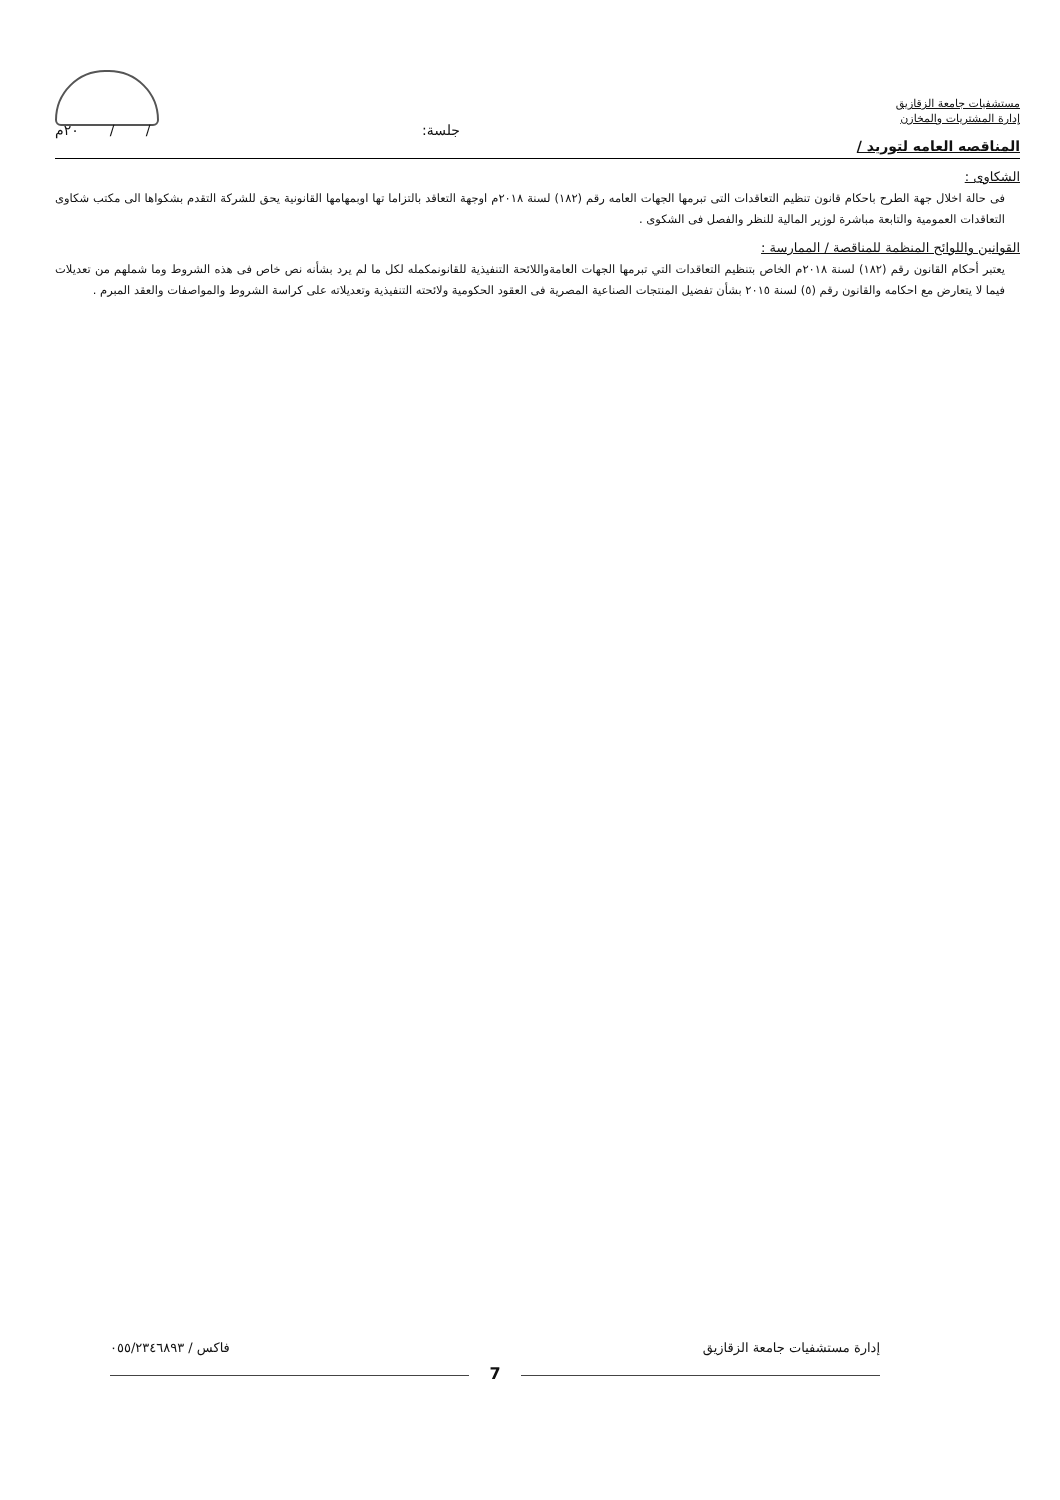مستشفيات جامعة الزقازيق
إدارة المشتريات والمخازن
جلسة: / / ٢٠م
المناقصه العامه لتوريد /
الشكاوى :
فى حالة اخلال جهة الطرح باحكام قانون تنظيم التعاقدات التى تبرمها الجهات العامه رقم (١٨٢) لسنة ٢٠١٨م اوجهة التعاقد بالتزاما تها اوبمهامها القانونية يحق للشركة التقدم بشكواها الى مكتب شكاوى التعاقدات العمومية والتابعة مباشرة لوزير المالية للنظر والفصل فى الشكوى .
القوانين واللوائح المنظمة للمناقصة / الممارسة :
يعتبر أحكام القانون رقم (١٨٢) لسنة ٢٠١٨م الخاص بتنظيم التعاقدات التي تبرمها الجهات العامةواللائحة التنفيذية للقانونمكمله لكل ما لم يرد بشأنه نص خاص فى هذه الشروط وما شملهم من تعديلات فيما لا يتعارض مع احكامه والقانون رقم (٥) لسنة ٢٠١٥ بشأن تفضيل المنتجات الصناعية المصرية فى العقود الحكومية ولائحته التنفيذية وتعديلاته على كراسة الشروط والمواصفات والعقد المبرم .
إدارة مستشفيات جامعة الزقازيق فاكس / ٠٥٥/٢٣٤٦٨٩٣
7